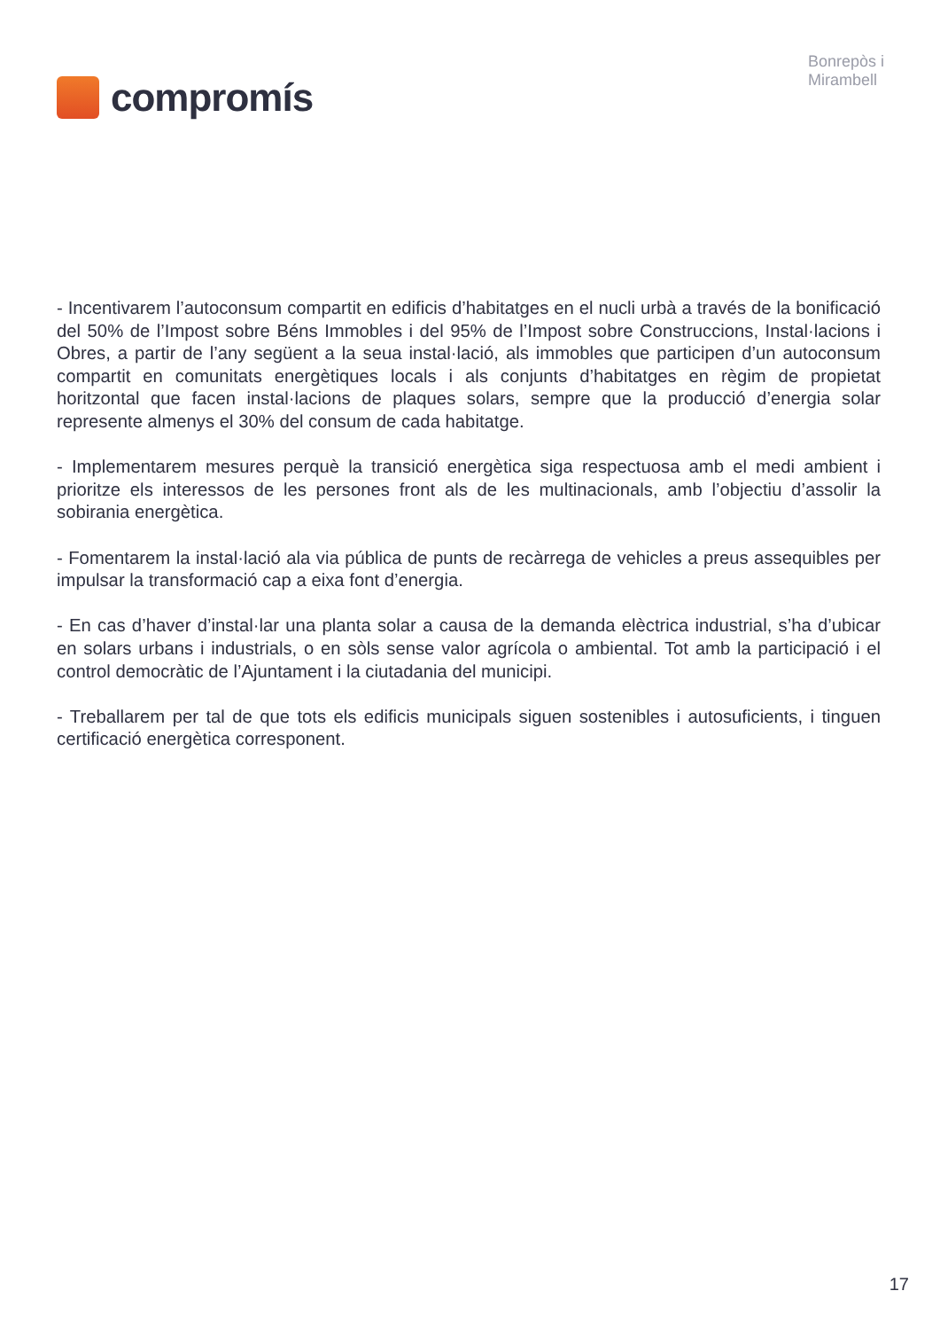compromís
Bonrepòs i
Mirambell
- Incentivarem l’autoconsum compartit en edificis d’habitatges en el nucli urbà a través de la bonificació del 50% de l’Impost sobre Béns Immobles i del 95% de l’Impost sobre Construccions, Instal·lacions i Obres, a partir de l’any següent a la seua instal·lació, als immobles que participen d’un autoconsum compartit en comunitats energètiques locals i als conjunts d’habitatges en règim de propietat horitzontal que facen instal·lacions de plaques solars, sempre que la producció d’energia solar represente almenys el 30% del consum de cada habitatge.
- Implementarem mesures perquè la transició energètica siga respectuosa amb el medi ambient i prioritze els interessos de les persones front als de les multinacionals, amb l’objectiu d’assolir la sobirania energètica.
- Fomentarem la instal·lació ala via pública de punts de recàrrega de vehicles a preus assequibles per impulsar la transformació cap a eixa font d’energia.
- En cas d’haver d’instal·lar una planta solar a causa de la demanda elèctrica industrial, s’ha d’ubicar en solars urbans i industrials, o en sòls sense valor agrícola o ambiental. Tot amb la participació i el control democràtic de l’Ajuntament i la ciutadania del municipi.
- Treballarem per tal de que tots els edificis municipals siguen sostenibles i autosuficients, i tinguen certificació energètica corresponent.
17